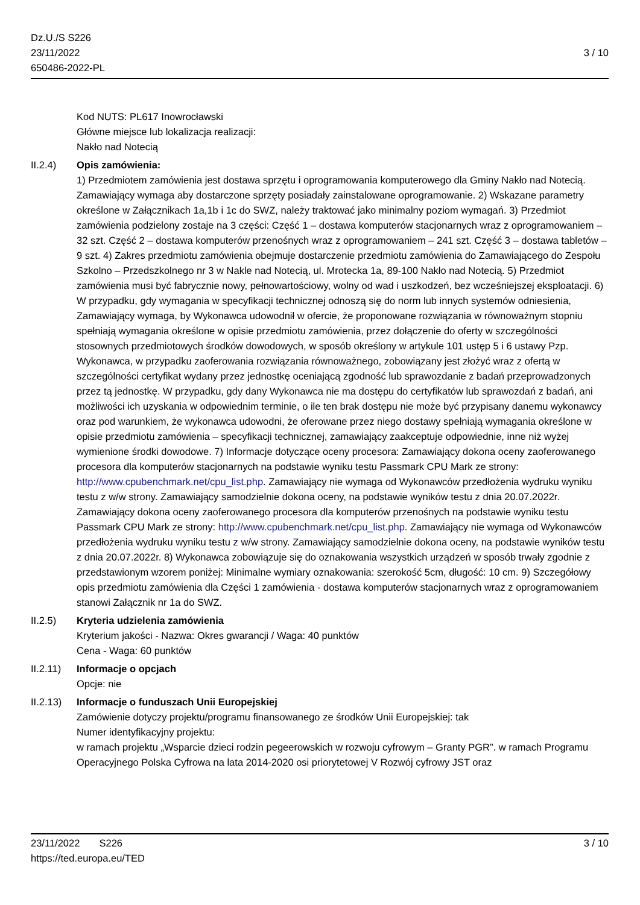Dz.U./S S226
23/11/2022
650486-2022-PL
3 / 10
Kod NUTS: PL617 Inowrocławski
Główne miejsce lub lokalizacja realizacji:
Nakło nad Notecią
II.2.4) Opis zamówienia:
1) Przedmiotem zamówienia jest dostawa sprzętu i oprogramowania komputerowego dla Gminy Nakło nad Notecią. Zamawiający wymaga aby dostarczone sprzęty posiadały zainstalowane oprogramowanie. 2) Wskazane parametry określone w Załącznikach 1a,1b i 1c do SWZ, należy traktować jako minimalny poziom wymagań. 3) Przedmiot zamówienia podzielony zostaje na 3 części: Część 1 – dostawa komputerów stacjonarnych wraz z oprogramowaniem – 32 szt. Część 2 – dostawa komputerów przenośnych wraz z oprogramowaniem – 241 szt. Część 3 – dostawa tabletów – 9 szt. 4) Zakres przedmiotu zamówienia obejmuje dostarczenie przedmiotu zamówienia do Zamawiającego do Zespołu Szkolno – Przedszkolnego nr 3 w Nakle nad Notecią, ul. Mrotecka 1a, 89-100 Nakło nad Notecią. 5) Przedmiot zamówienia musi być fabrycznie nowy, pełnowartościowy, wolny od wad i uszkodzeń, bez wcześniejszej eksploatacji. 6) W przypadku, gdy wymagania w specyfikacji technicznej odnoszą się do norm lub innych systemów odniesienia, Zamawiający wymaga, by Wykonawca udowodnił w ofercie, że proponowane rozwiązania w równoważnym stopniu spełniają wymagania określone w opisie przedmiotu zamówienia, przez dołączenie do oferty w szczególności stosownych przedmiotowych środków dowodowych, w sposób określony w artykule 101 ustęp 5 i 6 ustawy Pzp. Wykonawca, w przypadku zaoferowania rozwiązania równoważnego, zobowiązany jest złożyć wraz z ofertą w szczególności certyfikat wydany przez jednostkę oceniającą zgodność lub sprawozdanie z badań przeprowadzonych przez tą jednostkę. W przypadku, gdy dany Wykonawca nie ma dostępu do certyfikatów lub sprawozdań z badań, ani możliwości ich uzyskania w odpowiednim terminie, o ile ten brak dostępu nie może być przypisany danemu wykonawcy oraz pod warunkiem, że wykonawca udowodni, że oferowane przez niego dostawy spełniają wymagania określone w opisie przedmiotu zamówienia – specyfikacji technicznej, zamawiający zaakceptuje odpowiednie, inne niż wyżej wymienione środki dowodowe. 7) Informacje dotyczące oceny procesora: Zamawiający dokona oceny zaoferowanego procesora dla komputerów stacjonarnych na podstawie wyniku testu Passmark CPU Mark ze strony: http://www.cpubenchmark.net/cpu_list.php. Zamawiający nie wymaga od Wykonawców przedłożenia wydruku wyniku testu z w/w strony. Zamawiający samodzielnie dokona oceny, na podstawie wyników testu z dnia 20.07.2022r. Zamawiający dokona oceny zaoferowanego procesora dla komputerów przenośnych na podstawie wyniku testu Passmark CPU Mark ze strony: http://www.cpubenchmark.net/cpu_list.php. Zamawiający nie wymaga od Wykonawców przedłożenia wydruku wyniku testu z w/w strony. Zamawiający samodzielnie dokona oceny, na podstawie wyników testu z dnia 20.07.2022r. 8) Wykonawca zobowiązuje się do oznakowania wszystkich urządzeń w sposób trwały zgodnie z przedstawionym wzorem poniżej: Minimalne wymiary oznakowania: szerokość 5cm, długość: 10 cm. 9) Szczegółowy opis przedmiotu zamówienia dla Części 1 zamówienia - dostawa komputerów stacjonarnych wraz z oprogramowaniem stanowi Załącznik nr 1a do SWZ.
II.2.5) Kryteria udzielenia zamówienia
Kryterium jakości - Nazwa: Okres gwarancji / Waga: 40 punktów
Cena - Waga: 60 punktów
II.2.11)
Informacje o opcjach
Opcje: nie
II.2.13)
Informacje o funduszach Unii Europejskiej
Zamówienie dotyczy projektu/programu finansowanego ze środków Unii Europejskiej: tak
Numer identyfikacyjny projektu:
w ramach projektu „Wsparcie dzieci rodzin pegeerowskich w rozwoju cyfrowym – Granty PGR”. w ramach Programu Operacyjnego Polska Cyfrowa na lata 2014-2020 osi priorytetowej V Rozwój cyfrowy JST oraz
23/11/2022 S226
https://ted.europa.eu/TED
3 / 10